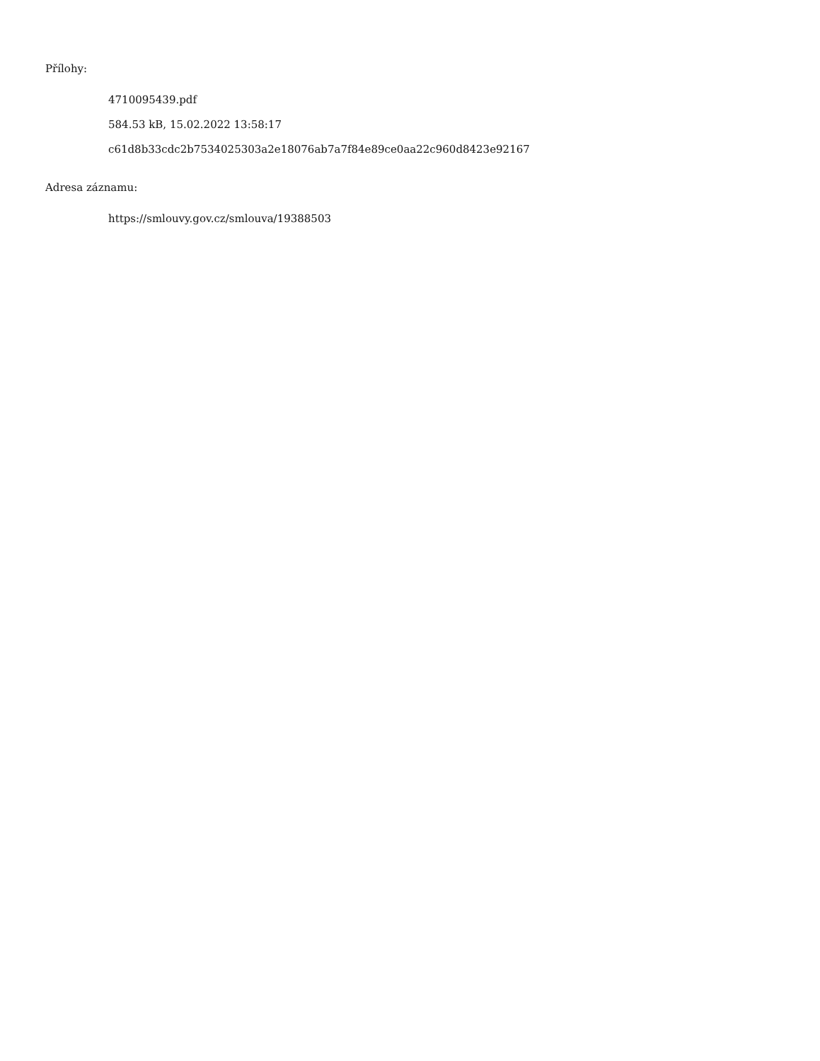Přílohy:
4710095439.pdf
584.53 kB, 15.02.2022 13:58:17
c61d8b33cdc2b7534025303a2e18076ab7a7f84e89ce0aa22c960d8423e92167
Adresa záznamu:
https://smlouvy.gov.cz/smlouva/19388503